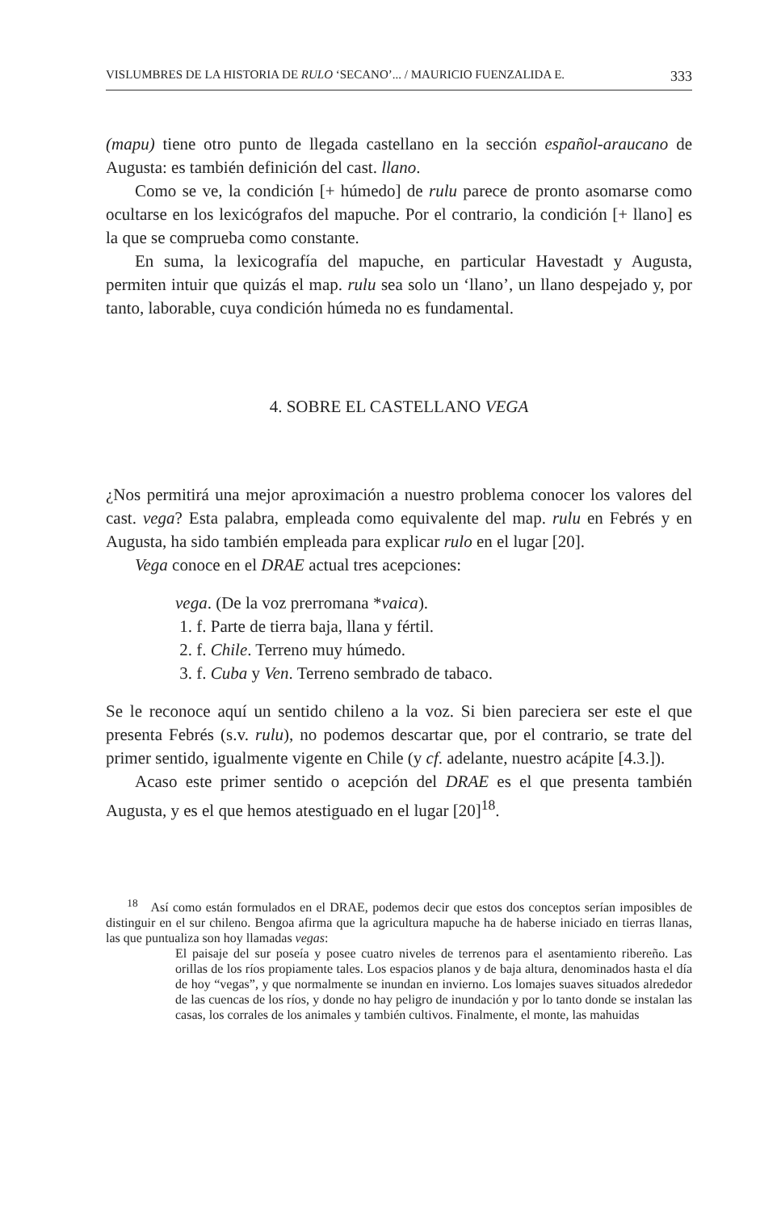VISLUMBRES DE LA HISTORIA DE RULO ‘SECANO’... / MAURICIO FUENZALIDA E. 333
(mapu) tiene otro punto de llegada castellano en la sección español-araucano de Augusta: es también definición del cast. llano.
Como se ve, la condición [+ húmedo] de rulu parece de pronto asomarse como ocultarse en los lexicógrafos del mapuche. Por el contrario, la condición [+ llano] es la que se comprueba como constante.
En suma, la lexicografía del mapuche, en particular Havestadt y Augusta, permiten intuir que quizás el map. rulu sea solo un ‘llano’, un llano despejado y, por tanto, laborable, cuya condición húmeda no es fundamental.
4. SOBRE EL CASTELLANO VEGA
¿Nos permitirá una mejor aproximación a nuestro problema conocer los valores del cast. vega? Esta palabra, empleada como equivalente del map. rulu en Febrés y en Augusta, ha sido también empleada para explicar rulo en el lugar [20].
Vega conoce en el DRAE actual tres acepciones:
vega. (De la voz prerromana *vaica).
1. f. Parte de tierra baja, llana y fértil.
2. f. Chile. Terreno muy húmedo.
3. f. Cuba y Ven. Terreno sembrado de tabaco.
Se le reconoce aquí un sentido chileno a la voz. Si bien pareciera ser este el que presenta Febrés (s.v. rulu), no podemos descartar que, por el contrario, se trate del primer sentido, igualmente vigente en Chile (y cf. adelante, nuestro acápite [4.3.]).
Acaso este primer sentido o acepción del DRAE es el que presenta también Augusta, y es el que hemos atestiguado en el lugar [20]<sup>18</sup>.
<sup>18</sup> Así como están formulados en el DRAE, podemos decir que estos dos conceptos serían imposibles de distinguir en el sur chileno. Bengoa afirma que la agricultura mapuche ha de haberse iniciado en tierras llanas, las que puntualiza son hoy llamadas vegas:
El paisaje del sur poseía y posee cuatro niveles de terrenos para el asentamiento ribereño. Las orillas de los ríos propiamente tales. Los espacios planos y de baja altura, denominados hasta el día de hoy “vegas”, y que normalmente se inundan en invierno. Los lomajes suaves situados alrededor de las cuencas de los ríos, y donde no hay peligro de inundación y por lo tanto donde se instalan las casas, los corrales de los animales y también cultivos. Finalmente, el monte, las mahuidas